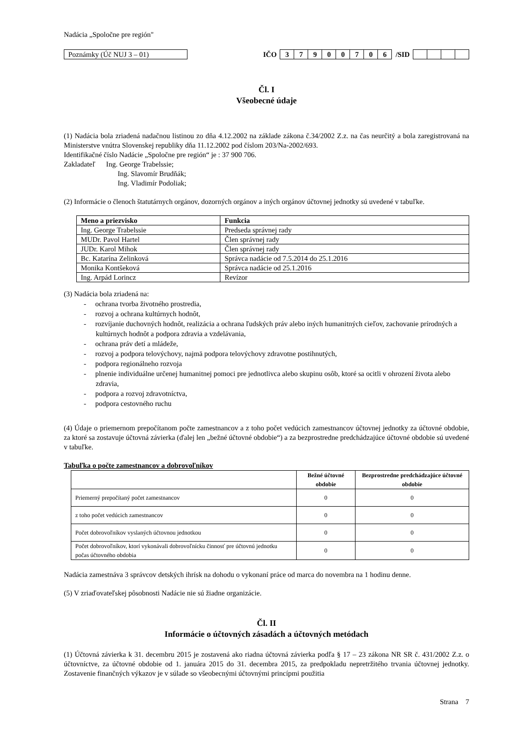Nadácia „Spoločne pre región"
Poznámky (Úč NUJ 3 – 01)
IČO 37900706 /SID
Čl. I
Všeobecné údaje
(1) Nadácia bola zriadená nadačnou listinou zo dňa 4.12.2002 na základe zákona č.34/2002 Z.z. na čas neurčitý a bola zaregistrovaná na Ministerstve vnútra Slovenskej republiky dňa 11.12.2002 pod číslom 203/Na-2002/693.
Identifikačné číslo Nadácie „Spoločne pre región“ je : 37 900 706.
Zakladateľ Ing. George Trabelssie;
Ing. Slavomír Brudňák;
Ing. Vladimír Podoliak;
(2) Informácie o členoch štatutárnych orgánov, dozorných orgánov a iných orgánov účtovnej jednotky sú uvedené v tabuľke.
| Meno a priezvisko | Funkcia |
| --- | --- |
| Ing. George Trabelssie | Predseda správnej rady |
| MUDr. Pavol Hartel | Člen správnej rady |
| JUDr. Karol Mihok | Člen správnej rady |
| Bc. Katarína Zelinková | Správca nadácie od 7.5.2014 do 25.1.2016 |
| Monika Kontšeková | Správca nadácie od 25.1.2016 |
| Ing. Arpád Lorincz | Revízor |
(3) Nadácia bola zriadená na:
- ochrana tvorba životného prostredia,
- rozvoj a ochrana kultúrnych hodnôt,
- rozvíjanie duchovných hodnôt, realizácia a ochrana ľudských práv alebo iných humanitných cieľov, zachovanie prírodných a kultúrnych hodnôt a podpora zdravia a vzdelávania,
- ochrana práv detí a mládeže,
- rozvoj a podpora telovýchovy, najmä podpora telovýchovy zdravotne postihnutých,
- podpora regionálneho rozvoja
- plnenie individuálne určenej humanitnej pomoci pre jednotlivca alebo skupinu osôb, ktoré sa ocitli v ohrození života alebo zdravia,
- podpora a rozvoj zdravotníctva,
- podpora cestovného ruchu
(4) Údaje o priemernom prepočítanom počte zamestnancov a z toho počet vedúcich zamestnancov účtovnej jednotky za účtovné obdobie, za ktoré sa zostavuje účtovná závierka (ďalej len „bežné účtovné obdobie“) a za bezprostredne predchádzajúce účtovné obdobie sú uvedené v tabuľke.
Tabuľka o počte zamestnancov a dobrovoľníkov
| | Bežné účtovné obdobie | Bezprostredne predchádzajúce účtovné obdobie |
| --- | --- | --- |
| Priemerný prepočítaný počet zamestnancov | 0 | 0 |
| z toho počet vedúcich zamestnancov | 0 | 0 |
| Počet dobrovoľníkov vyslaných účtovnou jednotkou | 0 | 0 |
| Počet dobrovoľníkov, ktorí vykonávali dobrovoľnícku činnosť pre účtovnú jednotku počas účtovného obdobia | 0 | 0 |
Nadácia zamestnáva 3 správcov detských ihrísk na dohodu o vykonaní práce od marca do novembra na 1 hodinu denne.
(5) V zriaďovateľskej pôsobnosti Nadácie nie sú žiadne organizácie.
Čl. II
Informácie o účtovných zásadách a účtovných metódach
(1) Účtovná závierka k 31. decembru 2015 je zostavená ako riadna účtovná závierka podľa § 17 – 23 zákona NR SR č. 431/2002 Z.z. o účtovníctve, za účtovné obdobie od 1. januára 2015 do 31. decembra 2015, za predpokladu nepretržitého trvania účtovnej jednotky. Zostavenie finančných výkazov je v súlade so všeobecnými účtovnými princípmi použitia
Strana 7